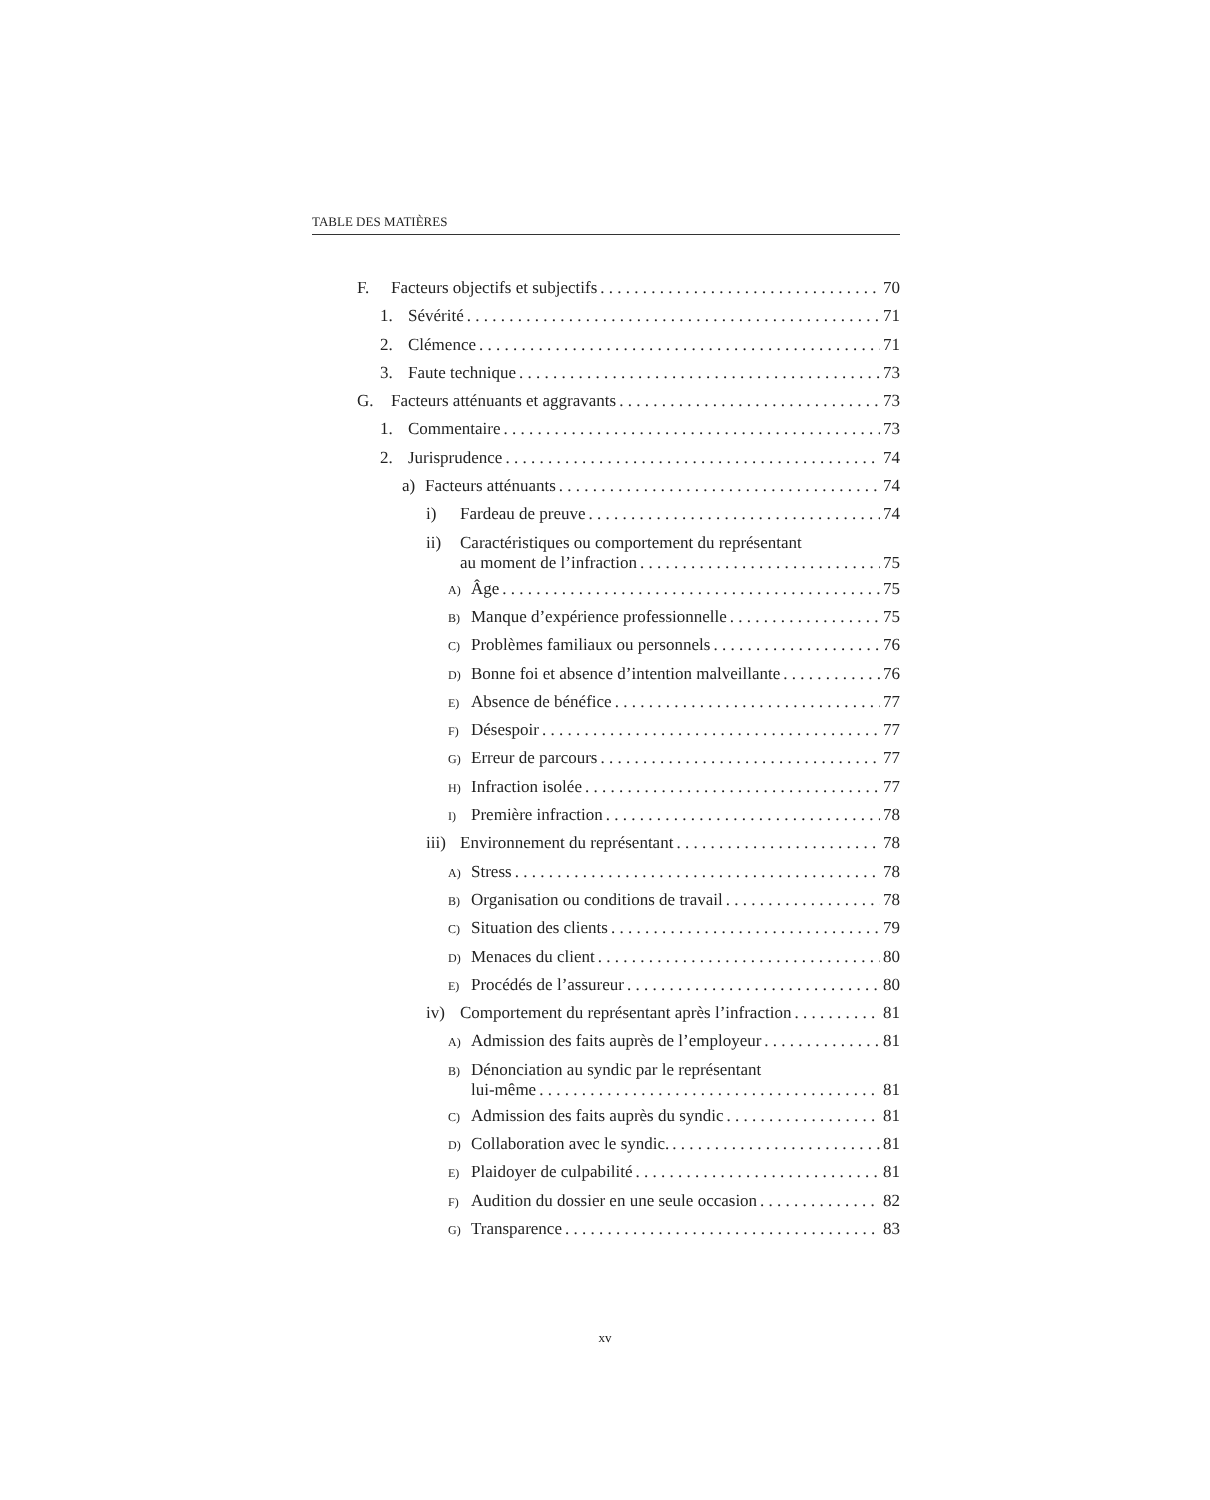TABLE DES MATIÈRES
F. Facteurs objectifs et subjectifs 70
1. Sévérité 71
2. Clémence 71
3. Faute technique 73
G. Facteurs atténuants et aggravants 73
1. Commentaire 73
2. Jurisprudence 74
a) Facteurs atténuants 74
i) Fardeau de preuve 74
ii) Caractéristiques ou comportement du représentant
au moment de l’infraction 75
A) Âge 75
B) Manque d’expérience professionnelle 75
C) Problèmes familiaux ou personnels 76
D) Bonne foi et absence d’intention malveillante 76
E) Absence de bénéfice 77
F) Désespoir 77
G) Erreur de parcours 77
H) Infraction isolée 77
I) Première infraction 78
iii) Environnement du représentant 78
A) Stress 78
B) Organisation ou conditions de travail 78
C) Situation des clients 79
D) Menaces du client 80
E) Procédés de l’assureur 80
iv) Comportement du représentant après l’infraction 81
A) Admission des faits auprès de l’employeur 81
B) Dénonciation au syndic par le représentant
lui-même 81
C) Admission des faits auprès du syndic 81
D) Collaboration avec le syndic. 81
E) Plaidoyer de culpabilité 81
F) Audition du dossier en une seule occasion 82
G) Transparence 83
xv